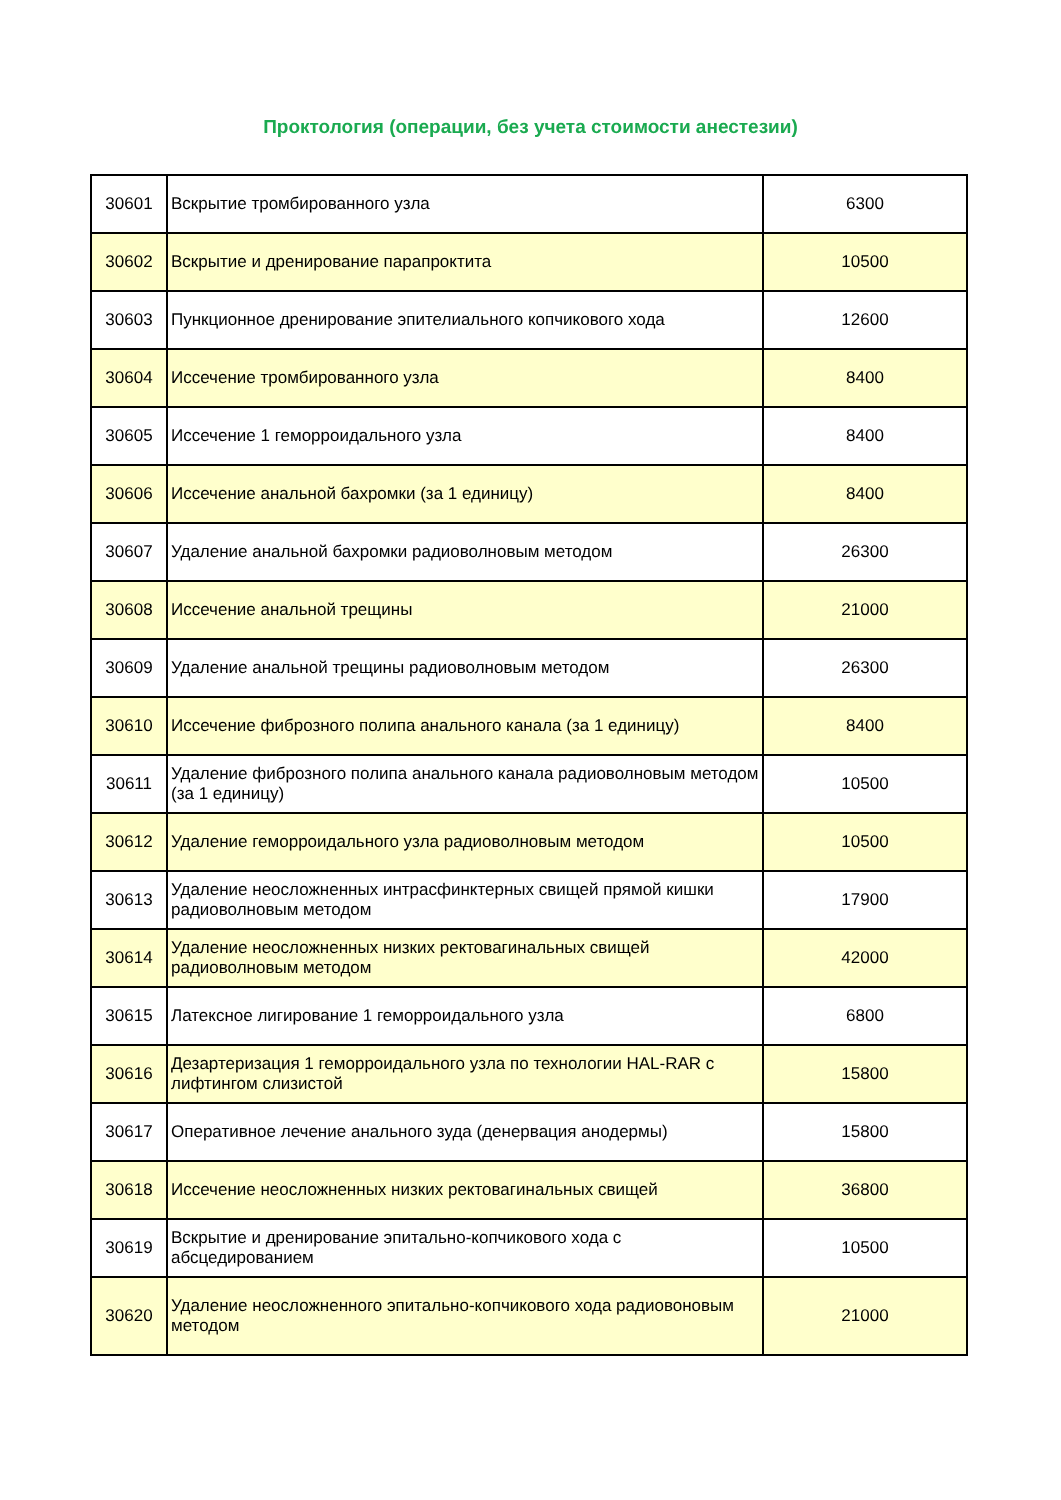Проктология (операции, без учета стоимости анестезии)
| 30601 | Вскрытие тромбированного узла | 6300 |
| 30602 | Вскрытие и дренирование парапроктита | 10500 |
| 30603 | Пункционное дренирование эпителиального копчикового хода | 12600 |
| 30604 | Иссечение тромбированного узла | 8400 |
| 30605 | Иссечение 1 геморроидального узла | 8400 |
| 30606 | Иссечение анальной бахромки (за 1 единицу) | 8400 |
| 30607 | Удаление анальной бахромки радиоволновым методом | 26300 |
| 30608 | Иссечение анальной трещины | 21000 |
| 30609 | Удаление анальной трещины радиоволновым методом | 26300 |
| 30610 | Иссечение фиброзного полипа анального канала (за 1 единицу) | 8400 |
| 30611 | Удаление фиброзного полипа анального канала радиоволновым методом (за 1 единицу) | 10500 |
| 30612 | Удаление геморроидального узла радиоволновым методом | 10500 |
| 30613 | Удаление неосложненных интрасфинктерных свищей прямой кишки радиоволновым методом | 17900 |
| 30614 | Удаление неосложненных низких ректовагинальных свищей радиоволновым методом | 42000 |
| 30615 | Латексное лигирование 1 геморроидального узла | 6800 |
| 30616 | Дезартеризация 1 геморроидального узла по технологии HAL-RAR с лифтингом слизистой | 15800 |
| 30617 | Оперативное лечение анального зуда (денервация анодермы) | 15800 |
| 30618 | Иссечение неосложненных низких ректовагинальных свищей | 36800 |
| 30619 | Вскрытие и дренирование эпитально-копчикового хода с абсцедированием | 10500 |
| 30620 | Удаление неосложненного эпитально-копчикового хода радиовоновым методом | 21000 |